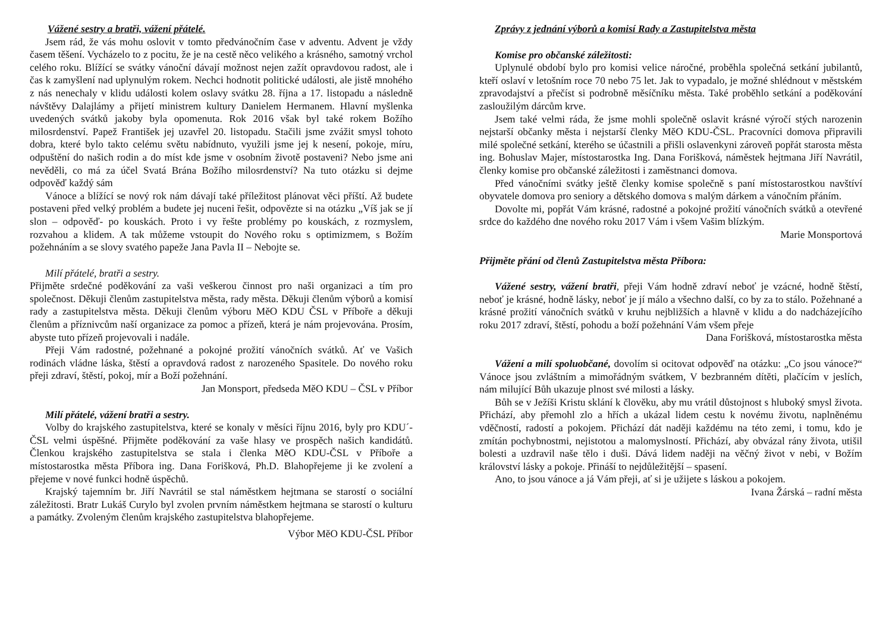Vážené sestry a bratři, vážení přátelé.
Jsem rád, že vás mohu oslovit v tomto předvánočním čase v adventu. Advent je vždy časem těšení. Vycházelo to z pocitu, že je na cestě něco velikého a krásného, samotný vrchol celého roku. Blížící se svátky vánoční dávají možnost nejen zažít opravdovou radost, ale i čas k zamyšlení nad uplynulým rokem. Nechci hodnotit politické události, ale jistě mnohého z nás nenechaly v klidu události kolem oslavy svátku 28. října a 17. listopadu a následně návštěvy Dalajlámy a přijetí ministrem kultury Danielem Hermanem. Hlavní myšlenka uvedených svátků jakoby byla opomenuta. Rok 2016 však byl také rokem Božího milosrdenství. Papež František jej uzavřel 20. listopadu. Stačili jsme zvážit smysl tohoto dobra, které bylo takto celému světu nabídnuto, využili jsme jej k nesení, pokoje, míru, odpuštění do našich rodin a do míst kde jsme v osobním životě postaveni? Nebo jsme ani nevěděli, co má za účel Svatá Brána Božího milosrdenství? Na tuto otázku si dejme odpověď každý sám
Vánoce a blížící se nový rok nám dávají také příležitost plánovat věci příští. Až budete postaveni před velký problém a budete jej nuceni řešit, odpovězte si na otázku „Víš jak se jí slon – odpověď- po kouskách. Proto i vy řešte problémy po kouskách, z rozmyslem, rozvahou a klidem. A tak můžeme vstoupit do Nového roku s optimizmem, s Božím požehnáním a se slovy svatého papeže Jana Pavla II – Nebojte se.
Milí přátelé, bratři a sestry.
Přijměte srdečné poděkování za vaši veškerou činnost pro naši organizaci a tím pro společnost. Děkuji členům zastupitelstva města, rady města. Děkuji členům výborů a komisí rady a zastupitelstva města. Děkuji členům výboru MěO KDU ČSL v Příboře a děkuji členům a příznivcům naší organizace za pomoc a přízeň, která je nám projevována. Prosím, abyste tuto přízeň projevovali i nadále.
Přeji Vám radostné, požehnané a pokojné prožití vánočních svátků. Ať ve Vašich rodinách vládne láska, štěstí a opravdová radost z narozeného Spasitele. Do nového roku přeji zdraví, štěstí, pokoj, mír a Boží požehnání.
Jan Monsport, předseda MěO KDU – ČSL v Příbor
Milí přátelé, vážení bratři a sestry.
Volby do krajského zastupitelstva, které se konaly v měsíci říjnu 2016, byly pro KDU´-ČSL velmi úspěšné. Přijměte poděkování za vaše hlasy ve prospěch našich kandidátů. Členkou krajského zastupitelstva se stala i členka MěO KDU-ČSL v Příboře a místostarostka města Příbora ing. Dana Forišková, Ph.D. Blahopřejeme ji ke zvolení a přejeme v nové funkci hodně úspěchů.
Krajský tajemním br. Jiří Navrátil se stal náměstkem hejtmana se starostí o sociální záležitosti. Bratr Lukáš Curylo byl zvolen prvním náměstkem hejtmana se starostí o kulturu a památky. Zvoleným členům krajského zastupitelstva blahopřejeme.
Výbor MěO KDU-ČSL Příbor
Zprávy z jednání výborů a komisí Rady a Zastupitelstva města
Komise pro občanské záležitosti:
Uplynulé období bylo pro komisi velice náročné, proběhla společná setkání jubilantů, kteří oslaví v letošním roce 70 nebo 75 let. Jak to vypadalo, je možné shlédnout v městském zpravodajství a přečíst si podrobně měsíčníku města. Také proběhlo setkání a poděkování zasloužilým dárcům krve.
Jsem také velmi ráda, že jsme mohli společně oslavit krásné výročí stých narozenin nejstarší občanky města i nejstarší členky MěO KDU-ČSL. Pracovníci domova připravili milé společné setkání, kterého se účastnili a přišli oslavenkyni zároveň popřát starosta města ing. Bohuslav Majer, místostarostka Ing. Dana Forišková, náměstek hejtmana Jiří Navrátil, členky komise pro občanské záležitosti i zaměstnanci domova.
Před vánočními svátky ještě členky komise společně s paní místostarostkou navštíví obyvatele domova pro seniory a dětského domova s malým dárkem a vánočním přáním.
Dovolte mi, popřát Vám krásné, radostné a pokojné prožití vánočních svátků a otevřené srdce do každého dne nového roku 2017 Vám i všem Vašim blízkým.
Marie Monsportová
Přijměte přání od členů Zastupitelstva města Příbora:
Vážené sestry, vážení bratři, přeji Vám hodně zdraví neboť je vzácné, hodně štěstí, neboť je krásné, hodně lásky, neboť je jí málo a všechno další, co by za to stálo. Požehnané a krásné prožití vánočních svátků v kruhu nejbližších a hlavně v klidu a do nadcházejícího roku 2017 zdraví, štěstí, pohodu a boží požehnání Vám všem přeje
Dana Forišková, místostarostka města
Vážení a milí spoluobčané, dovolím si ocitovat odpověď na otázku: „Co jsou vánoce?“ Vánoce jsou zvláštním a mimořádným svátkem, V bezbranném dítěti, plačícím v jeslích, nám milující Bůh ukazuje plnost své milosti a lásky.
Bůh se v Ježíši Kristu sklání k člověku, aby mu vrátil důstojnost s hluboký smysl života. Přichází, aby přemohl zlo a hřích a ukázal lidem cestu k novému životu, naplněnému vděčností, radostí a pokojem. Přichází dát naději každému na této zemi, i tomu, kdo je zmítán pochybnostmi, nejistotou a malomyslností. Přichází, aby obvázal rány života, utišil bolesti a uzdravil naše tělo i duši. Dává lidem naději na věčný život v nebi, v Božím království lásky a pokoje. Přináší to nejdůležitější – spasení.
Ano, to jsou vánoce a já Vám přeji, ať si je užijete s láskou a pokojem.
Ivana Žárská – radní města